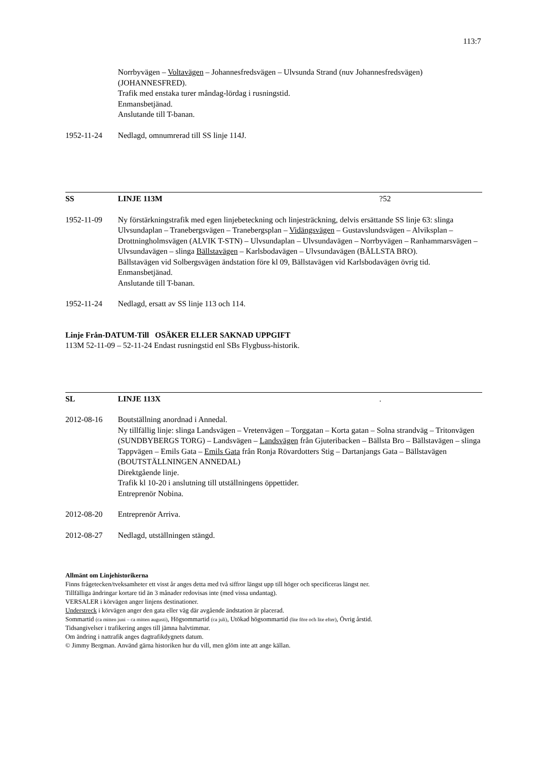113:7
Norrbyvägen – Voltavägen – Johannesfredsvägen – Ulvsunda Strand (nuv Johannesfredsvägen) (JOHANNESFRED).
Trafik med enstaka turer måndag-lördag i rusningstid.
Enmansbetjänad.
Anslutande till T-banan.
1952-11-24 Nedlagd, omnumrerad till SS linje 114J.
SS LINJE 113M?52
1952-11-09 Ny förstärkningstrafik med egen linjebeteckning och linjesträckning, delvis ersättande SS linje 63: slinga Ulvsundaplan – Tranebergsvägen – Tranebergsplan – Vidängsvägen – Gustavslundsvägen – Alviksplan – Drottningholmsvägen (ALVIK T-STN) – Ulvsundaplan – Ulvsundavägen – Norrbyvägen – Ranhammarsvägen – Ulvsundavägen – slinga Bällstavägen – Karlsbodavägen – Ulvsundavägen (BÄLLSTA BRO).
Bällstavägen vid Solbergsvägen ändstation före kl 09, Bällstavägen vid Karlsbodavägen övrig tid.
Enmansbetjänad.
Anslutande till T-banan.
1952-11-24 Nedlagd, ersatt av SS linje 113 och 114.
Linje Från-DATUM-Till OSÄKER ELLER SAKNAD UPPGIFT
113M 52-11-09 – 52-11-24 Endast rusningstid enl SBs Flygbuss-historik.
SL LINJE 113X.
2012-08-16 Boutställning anordnad i Annedal.
Ny tillfällig linje: slinga Landsvägen – Vretenvägen – Torggatan – Korta gatan – Solna strandväg – Tritonvägen (SUNDBYBERGS TORG) – Landsvägen – Landsvägen från Gjuteribacken – Bällsta Bro – Bällstavägen – slinga Tappvägen – Emils Gata – Emils Gata från Ronja Rövardotters Stig – Dartanjangs Gata – Bällstavägen (BOUTSTÄLLNINGEN ANNEDAL)
Direktgående linje.
Trafik kl 10-20 i anslutning till utställningens öppettider.
Entreprenör Nobina.
2012-08-20 Entreprenör Arriva.
2012-08-27 Nedlagd, utställningen stängd.
Allmänt om Linjehistorikerna
Finns frågetecken/tveksamheter ett visst år anges detta med två siffror längst upp till höger och specificeras längst ner.
Tillfälliga ändringar kortare tid än 3 månader redovisas inte (med vissa undantag).
VERSALER i körvägen anger linjens destinationer.
Understreck i körvägen anger den gata eller väg där avgående ändstation är placerad.
Sommartid (ca mitten juni – ca mitten augusti), Högsommartid (ca juli), Utökad högsommartid (lite före och lite efter), Övrig årstid.
Tidsangivelser i trafikering anges till jämna halvtimmar.
Om ändring i nattrafik anges dagtrafikdygnets datum.
© Jimmy Bergman. Använd gärna historiken hur du vill, men glöm inte att ange källan.